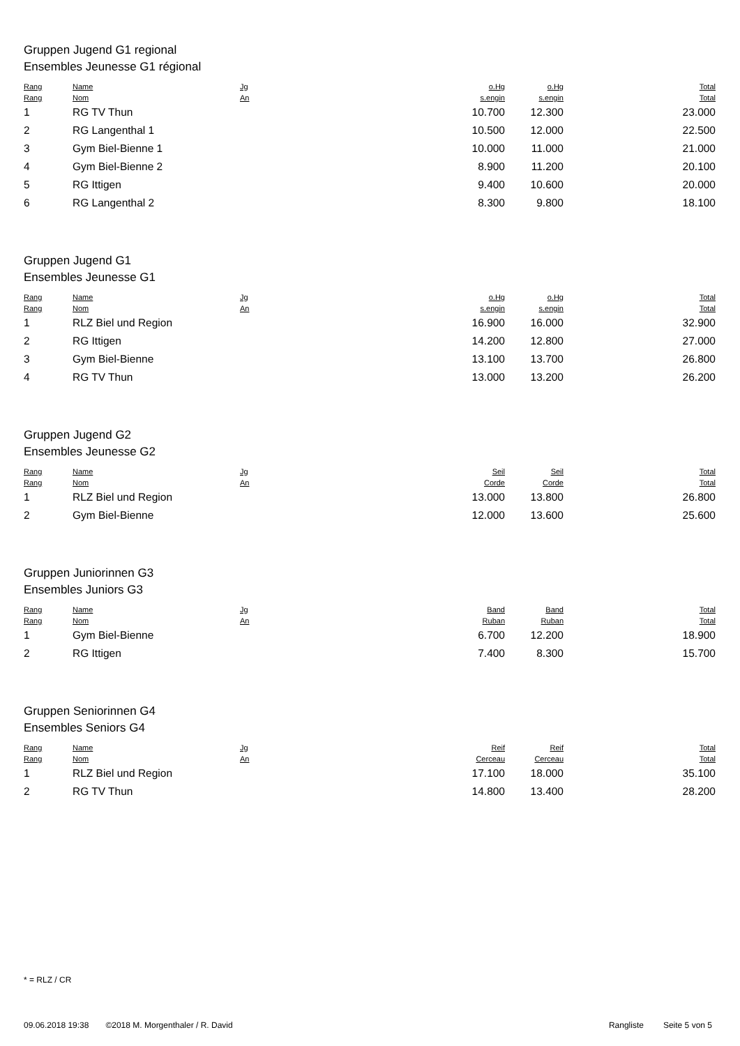Gruppen Jugend G1 regional
Ensembles Jeunesse G1 régional
| Rang Rang | Name Nom | Jg An | o.Hg s.engin | o.Hg s.engin | Total Total |
| --- | --- | --- | --- | --- | --- |
| 1 | RG TV Thun | | 10.700 | 12.300 | 23.000 |
| 2 | RG Langenthal 1 | | 10.500 | 12.000 | 22.500 |
| 3 | Gym Biel-Bienne 1 | | 10.000 | 11.000 | 21.000 |
| 4 | Gym Biel-Bienne 2 | | 8.900 | 11.200 | 20.100 |
| 5 | RG Ittigen | | 9.400 | 10.600 | 20.000 |
| 6 | RG Langenthal 2 | | 8.300 | 9.800 | 18.100 |
Gruppen Jugend G1
Ensembles Jeunesse G1
| Rang Rang | Name Nom | Jg An | o.Hg s.engin | o.Hg s.engin | Total Total |
| --- | --- | --- | --- | --- | --- |
| 1 | RLZ Biel und Region | | 16.900 | 16.000 | 32.900 |
| 2 | RG Ittigen | | 14.200 | 12.800 | 27.000 |
| 3 | Gym Biel-Bienne | | 13.100 | 13.700 | 26.800 |
| 4 | RG TV Thun | | 13.000 | 13.200 | 26.200 |
Gruppen Jugend G2
Ensembles Jeunesse G2
| Rang Rang | Name Nom | Jg An | Seil Corde | Seil Corde | Total Total |
| --- | --- | --- | --- | --- | --- |
| 1 | RLZ Biel und Region | | 13.000 | 13.800 | 26.800 |
| 2 | Gym Biel-Bienne | | 12.000 | 13.600 | 25.600 |
Gruppen Juniorinnen G3
Ensembles Juniors G3
| Rang Rang | Name Nom | Jg An | Band Ruban | Band Ruban | Total Total |
| --- | --- | --- | --- | --- | --- |
| 1 | Gym Biel-Bienne | | 6.700 | 12.200 | 18.900 |
| 2 | RG Ittigen | | 7.400 | 8.300 | 15.700 |
Gruppen Seniorinnen G4
Ensembles Seniors G4
| Rang Rang | Name Nom | Jg An | Reif Cerceau | Reif Cerceau | Total Total |
| --- | --- | --- | --- | --- | --- |
| 1 | RLZ Biel und Region | | 17.100 | 18.000 | 35.100 |
| 2 | RG TV Thun | | 14.800 | 13.400 | 28.200 |
* = RLZ / CR
09.06.2018 19:38 ©2018 M. Morgenthaler / R. David Rangliste Seite 5 von 5